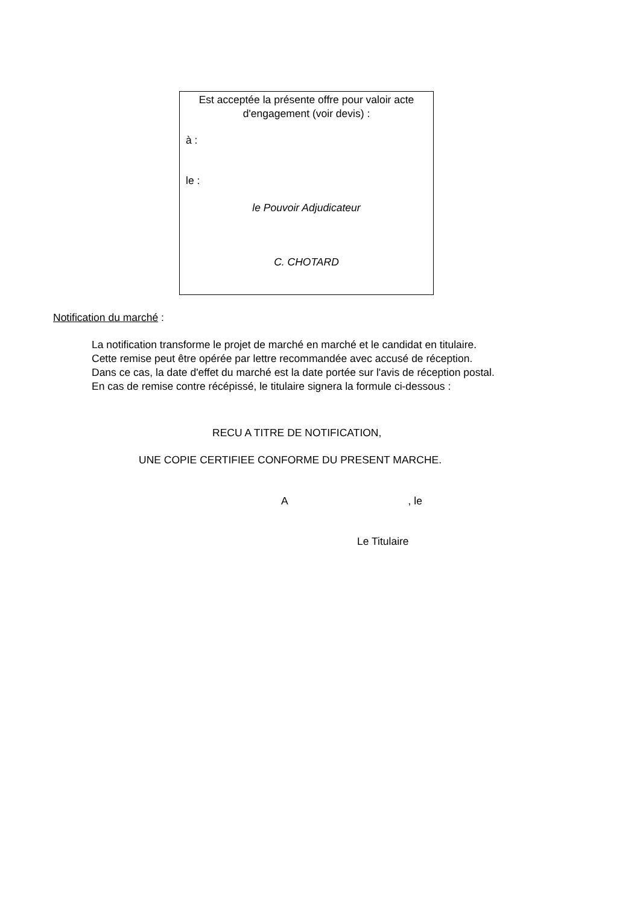Est acceptée la présente offre pour valoir acte d'engagement (voir devis) :
à :
le :
le Pouvoir Adjudicateur
C. CHOTARD
Notification du marché :
La notification transforme le projet de marché en marché et le candidat en titulaire.
Cette remise peut être opérée par lettre recommandée avec accusé de réception.
Dans ce cas, la date d'effet du marché est la date portée sur l'avis de réception postal.
En cas de remise contre récépissé, le titulaire signera la formule ci-dessous :
RECU A TITRE DE NOTIFICATION,
UNE COPIE CERTIFIEE CONFORME DU PRESENT MARCHE.
A , le
Le Titulaire